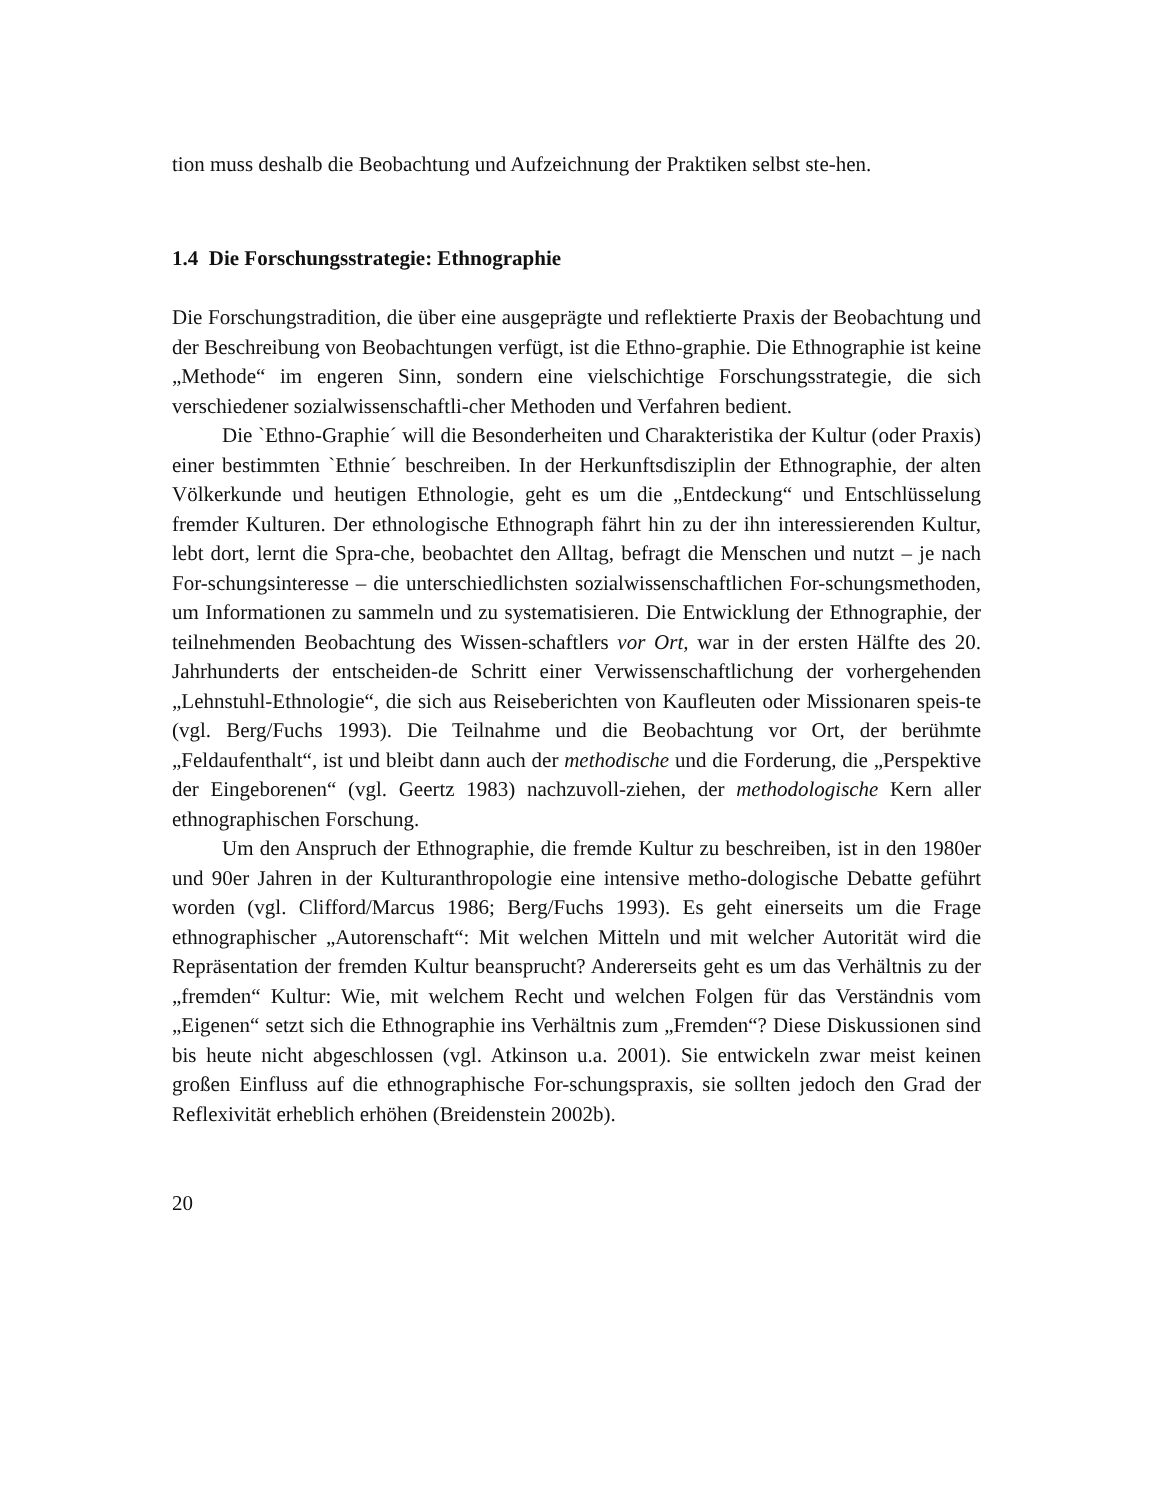tion muss deshalb die Beobachtung und Aufzeichnung der Praktiken selbst ste-hen.
1.4 Die Forschungsstrategie: Ethnographie
Die Forschungstradition, die über eine ausgeprägte und reflektierte Praxis der Beobachtung und der Beschreibung von Beobachtungen verfügt, ist die Ethno-graphie. Die Ethnographie ist keine „Methode“ im engeren Sinn, sondern eine vielschichtige Forschungsstrategie, die sich verschiedener sozialwissenschaftli-cher Methoden und Verfahren bedient.
Die `Ethno-Graphie´ will die Besonderheiten und Charakteristika der Kultur (oder Praxis) einer bestimmten `Ethnie´ beschreiben. In der Herkunftsdisziplin der Ethnographie, der alten Völkerkunde und heutigen Ethnologie, geht es um die „Entdeckung“ und Entschlüsselung fremder Kulturen. Der ethnologische Ethnograph fährt hin zu der ihn interessierenden Kultur, lebt dort, lernt die Spra-che, beobachtet den Alltag, befragt die Menschen und nutzt – je nach For-schungsinteresse – die unterschiedlichsten sozialwissenschaftlichen For-schungsmethoden, um Informationen zu sammeln und zu systematisieren. Die Entwicklung der Ethnographie, der teilnehmenden Beobachtung des Wissen-schaftlers vor Ort, war in der ersten Hälfte des 20. Jahrhunderts der entscheiden-de Schritt einer Verwissenschaftlichung der vorhergehenden „Lehnstuhl-Ethnologie“, die sich aus Reiseberichten von Kaufleuten oder Missionaren speis-te (vgl. Berg/Fuchs 1993). Die Teilnahme und die Beobachtung vor Ort, der berühmte „Feldaufenthalt“, ist und bleibt dann auch der methodische und die Forderung, die „Perspektive der Eingeborenen“ (vgl. Geertz 1983) nachzuvoll-ziehen, der methodologische Kern aller ethnographischen Forschung.
Um den Anspruch der Ethnographie, die fremde Kultur zu beschreiben, ist in den 1980er und 90er Jahren in der Kulturanthropologie eine intensive metho-dologische Debatte geführt worden (vgl. Clifford/Marcus 1986; Berg/Fuchs 1993). Es geht einerseits um die Frage ethnographischer „Autorenschaft“: Mit welchen Mitteln und mit welcher Autorität wird die Repräsentation der fremden Kultur beansprucht? Andererseits geht es um das Verhältnis zu der „fremden“ Kultur: Wie, mit welchem Recht und welchen Folgen für das Verständnis vom „Eigenen“ setzt sich die Ethnographie ins Verhältnis zum „Fremden“? Diese Diskussionen sind bis heute nicht abgeschlossen (vgl. Atkinson u.a. 2001). Sie entwickeln zwar meist keinen großen Einfluss auf die ethnographische For-schungspraxis, sie sollten jedoch den Grad der Reflexivität erheblich erhöhen (Breidenstein 2002b).
20